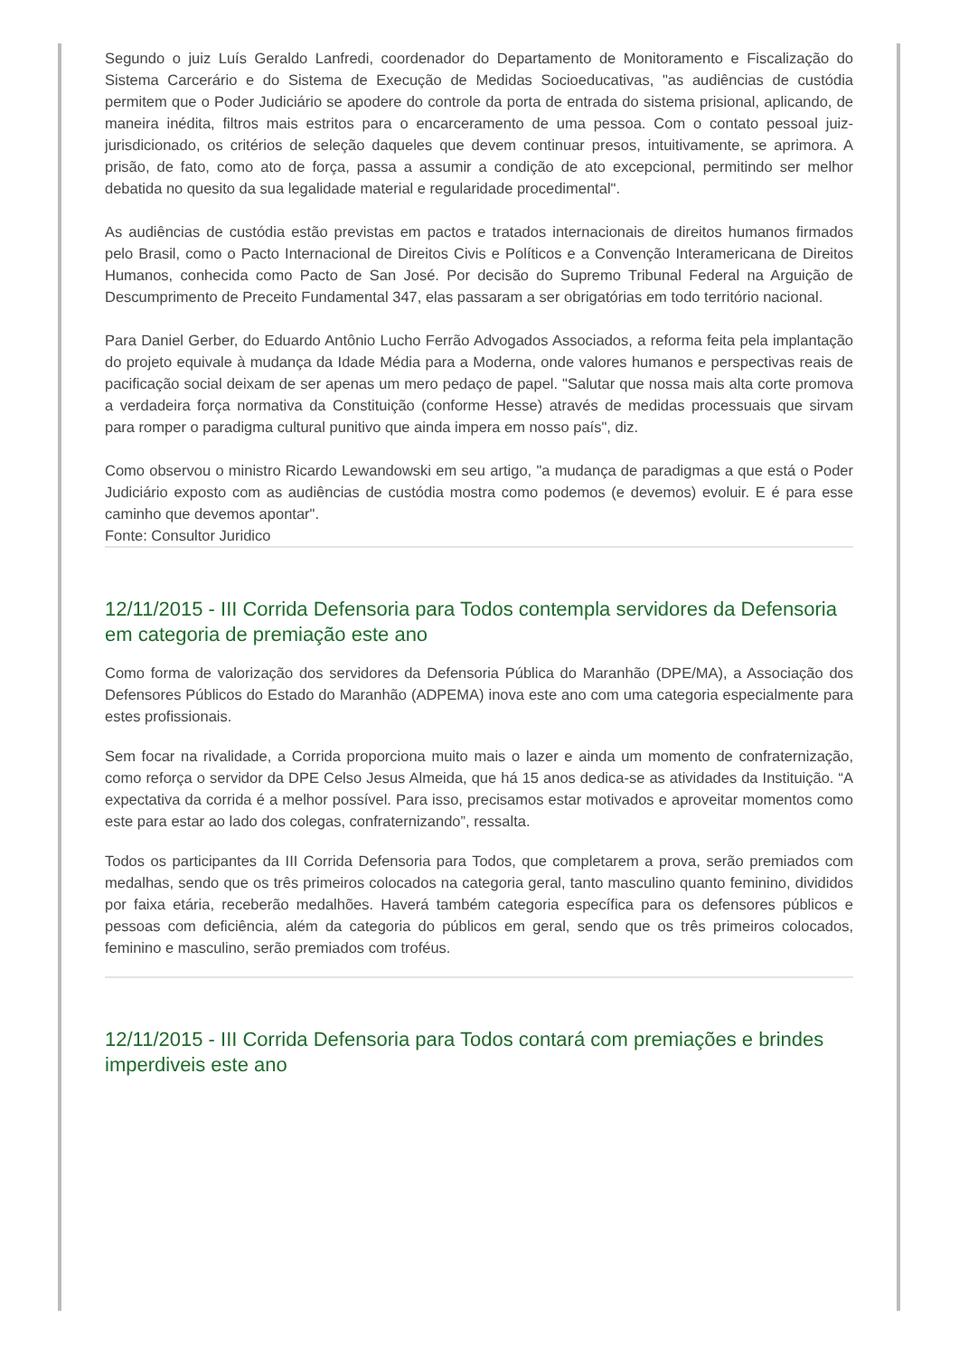Segundo o juiz Luís Geraldo Lanfredi, coordenador do Departamento de Monitoramento e Fiscalização do Sistema Carcerário e do Sistema de Execução de Medidas Socioeducativas, "as audiências de custódia permitem que o Poder Judiciário se apodere do controle da porta de entrada do sistema prisional, aplicando, de maneira inédita, filtros mais estritos para o encarceramento de uma pessoa. Com o contato pessoal juiz-jurisdicionado, os critérios de seleção daqueles que devem continuar presos, intuitivamente, se aprimora. A prisão, de fato, como ato de força, passa a assumir a condição de ato excepcional, permitindo ser melhor debatida no quesito da sua legalidade material e regularidade procedimental".
As audiências de custódia estão previstas em pactos e tratados internacionais de direitos humanos firmados pelo Brasil, como o Pacto Internacional de Direitos Civis e Políticos e a Convenção Interamericana de Direitos Humanos, conhecida como Pacto de San José. Por decisão do Supremo Tribunal Federal na Arguição de Descumprimento de Preceito Fundamental 347, elas passaram a ser obrigatórias em todo território nacional.
Para Daniel Gerber, do Eduardo Antônio Lucho Ferrão Advogados Associados, a reforma feita pela implantação do projeto equivale à mudança da Idade Média para a Moderna, onde valores humanos e perspectivas reais de pacificação social deixam de ser apenas um mero pedaço de papel. "Salutar que nossa mais alta corte promova a verdadeira força normativa da Constituição (conforme Hesse) através de medidas processuais que sirvam para romper o paradigma cultural punitivo que ainda impera em nosso país", diz.
Como observou o ministro Ricardo Lewandowski em seu artigo, "a mudança de paradigmas a que está o Poder Judiciário exposto com as audiências de custódia mostra como podemos (e devemos) evoluir. E é para esse caminho que devemos apontar".
Fonte: Consultor Juridico
12/11/2015 - III Corrida Defensoria para Todos contempla servidores da Defensoria em categoria de premiação este ano
Como forma de valorização dos servidores da Defensoria Pública do Maranhão (DPE/MA), a Associação dos Defensores Públicos do Estado do Maranhão (ADPEMA) inova este ano com uma categoria especialmente para estes profissionais.
Sem focar na rivalidade, a Corrida proporciona muito mais o lazer e ainda um momento de confraternização, como reforça o servidor da DPE Celso Jesus Almeida, que há 15 anos dedica-se as atividades da Instituição. “A expectativa da corrida é a melhor possível. Para isso, precisamos estar motivados e aproveitar momentos como este para estar ao lado dos colegas, confraternizando”, ressalta.
Todos os participantes da III Corrida Defensoria para Todos, que completarem a prova, serão premiados com medalhas, sendo que os três primeiros colocados na categoria geral, tanto masculino quanto feminino, divididos por faixa etária, receberão medalhões. Haverá também categoria específica para os defensores públicos e pessoas com deficiência, além da categoria do públicos em geral, sendo que os três primeiros colocados, feminino e masculino, serão premiados com troféus.
12/11/2015 - III Corrida Defensoria para Todos contará com premiações e brindes imperdiveis este ano